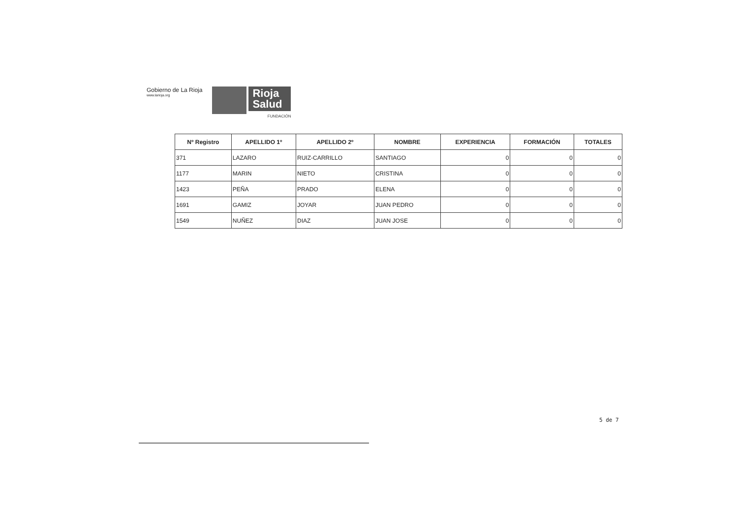Gobierno de La Rioja
www.larioja.org
Rioja
Salud
FUNDACIÓN
| Nº Registro | APELLIDO 1º | APELLIDO 2º | NOMBRE | EXPERIENCIA | FORMACIÓN | TOTALES |
| --- | --- | --- | --- | --- | --- | --- |
| 371 | LAZARO | RUIZ-CARRILLO | SANTIAGO | 0 | 0 | 0 |
| 1177 | MARIN | NIETO | CRISTINA | 0 | 0 | 0 |
| 1423 | PEÑA | PRADO | ELENA | 0 | 0 | 0 |
| 1691 | GAMIZ | JOYAR | JUAN PEDRO | 0 | 0 | 0 |
| 1549 | NUÑEZ | DIAZ | JUAN JOSE | 0 | 0 | 0 |
5 de 7